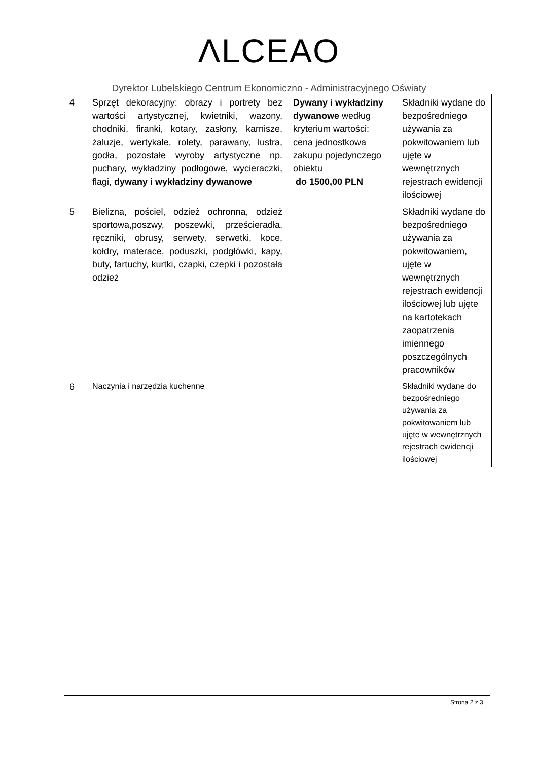ΛLCEAO
Dyrektor Lubelskiego Centrum Ekonomiczno - Administracyjnego Oświaty
| 4 | Sprzęt dekoracyjny: obrazy i portrety bez wartości artystycznej, kwietniki, wazony, chodniki, firanki, kotary, zasłony, karnisze, żaluzje, wertykale, rolety, parawany, lustra, godła, pozostałe wyroby artystyczne np. puchary, wykładziny podłogowe, wycieraczki, flagi, dywany i wykładziny dywanowe | Dywany i wykładziny dywanowe według kryterium wartości: cena jednostkowa zakupu pojedynczego obiektu do 1500,00 PLN | Składniki wydane do bezpośredniego używania za pokwitowaniem lub ujęte w wewnętrznych rejestrach ewidencji ilościowej |
| 5 | Bielizna, pościel, odzież ochronna, odzież sportowa,poszwy, poszewki, prześcieradła, ręczniki, obrusy, serwety, serwetki, koce, kołdry, materace, poduszki, podgłówki, kapy, buty, fartuchy, kurtki, czapki, czepki i pozostała odzież | | Składniki wydane do bezpośredniego używania za pokwitowaniem, ujęte w wewnętrznych rejestrach ewidencji ilościowej lub ujęte na kartotekach zaopatrzenia imiennego poszczególnych pracowników |
| 6 | Naczynia i narzędzia kuchenne | | Składniki wydane do bezpośredniego używania za pokwitowaniem lub ujęte w wewnętrznych rejestrach ewidencji ilościowej |
Strona 2 z 3